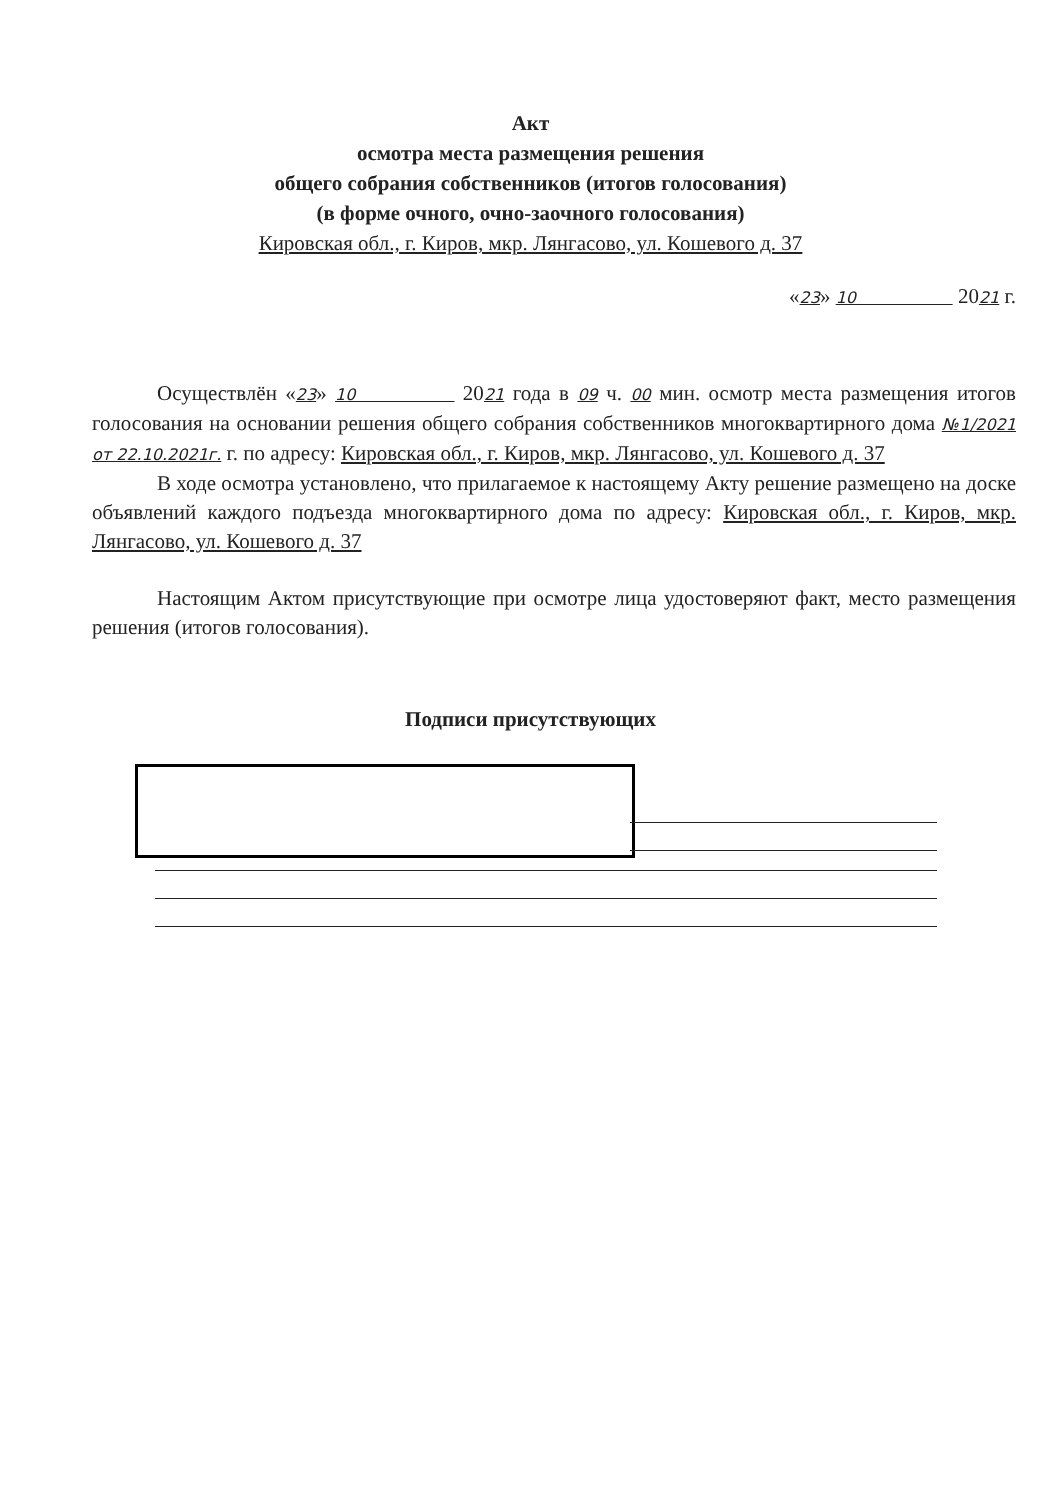Акт
осмотра места размещения решения
общего собрания собственников (итогов голосования)
(в форме очного, очно-заочного голосования)
Кировская обл., г. Киров, мкр. Лянгасово, ул. Кошевого д. 37
«23» 10 2021 г.
Осуществлён «23» 10 2021 года в 09 ч. 00 мин. осмотр места размещения итогов голосования на основании решения общего собрания собственников многоквартирного дома №1/2021 от 22.10.2021г. г. по адресу: Кировская обл., г. Киров, мкр. Лянгасово, ул. Кошевого д. 37
В ходе осмотра установлено, что прилагаемое к настоящему Акту решение размещено на доске объявлений каждого подъезда многоквартирного дома по адресу: Кировская обл., г. Киров, мкр. Лянгасово, ул. Кошевого д. 37
Настоящим Актом присутствующие при осмотре лица удостоверяют факт, место размещения решения (итогов голосования).
Подписи присутствующих